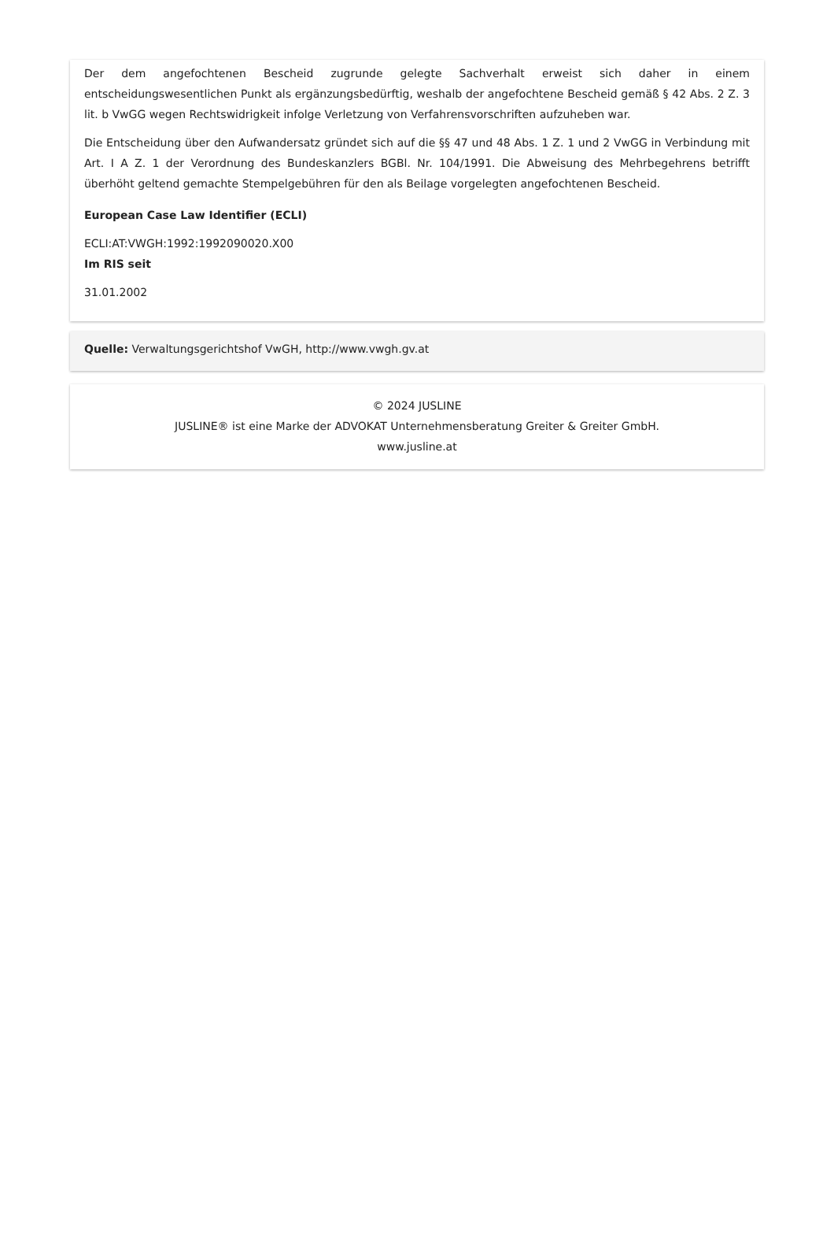Der dem angefochtenen Bescheid zugrunde gelegte Sachverhalt erweist sich daher in einem entscheidungswesentlichen Punkt als ergänzungsbedürftig, weshalb der angefochtene Bescheid gemäß § 42 Abs. 2 Z. 3 lit. b VwGG wegen Rechtswidrigkeit infolge Verletzung von Verfahrensvorschriften aufzuheben war.
Die Entscheidung über den Aufwandersatz gründet sich auf die §§ 47 und 48 Abs. 1 Z. 1 und 2 VwGG in Verbindung mit Art. I A Z. 1 der Verordnung des Bundeskanzlers BGBl. Nr. 104/1991. Die Abweisung des Mehrbegehrens betrifft überhöht geltend gemachte Stempelgebühren für den als Beilage vorgelegten angefochtenen Bescheid.
European Case Law Identifier (ECLI)
ECLI:AT:VWGH:1992:1992090020.X00
Im RIS seit
31.01.2002
Quelle: Verwaltungsgerichtshof VwGH, http://www.vwgh.gv.at
© 2024 JUSLINE
JUSLINE® ist eine Marke der ADVOKAT Unternehmensberatung Greiter & Greiter GmbH.
www.jusline.at